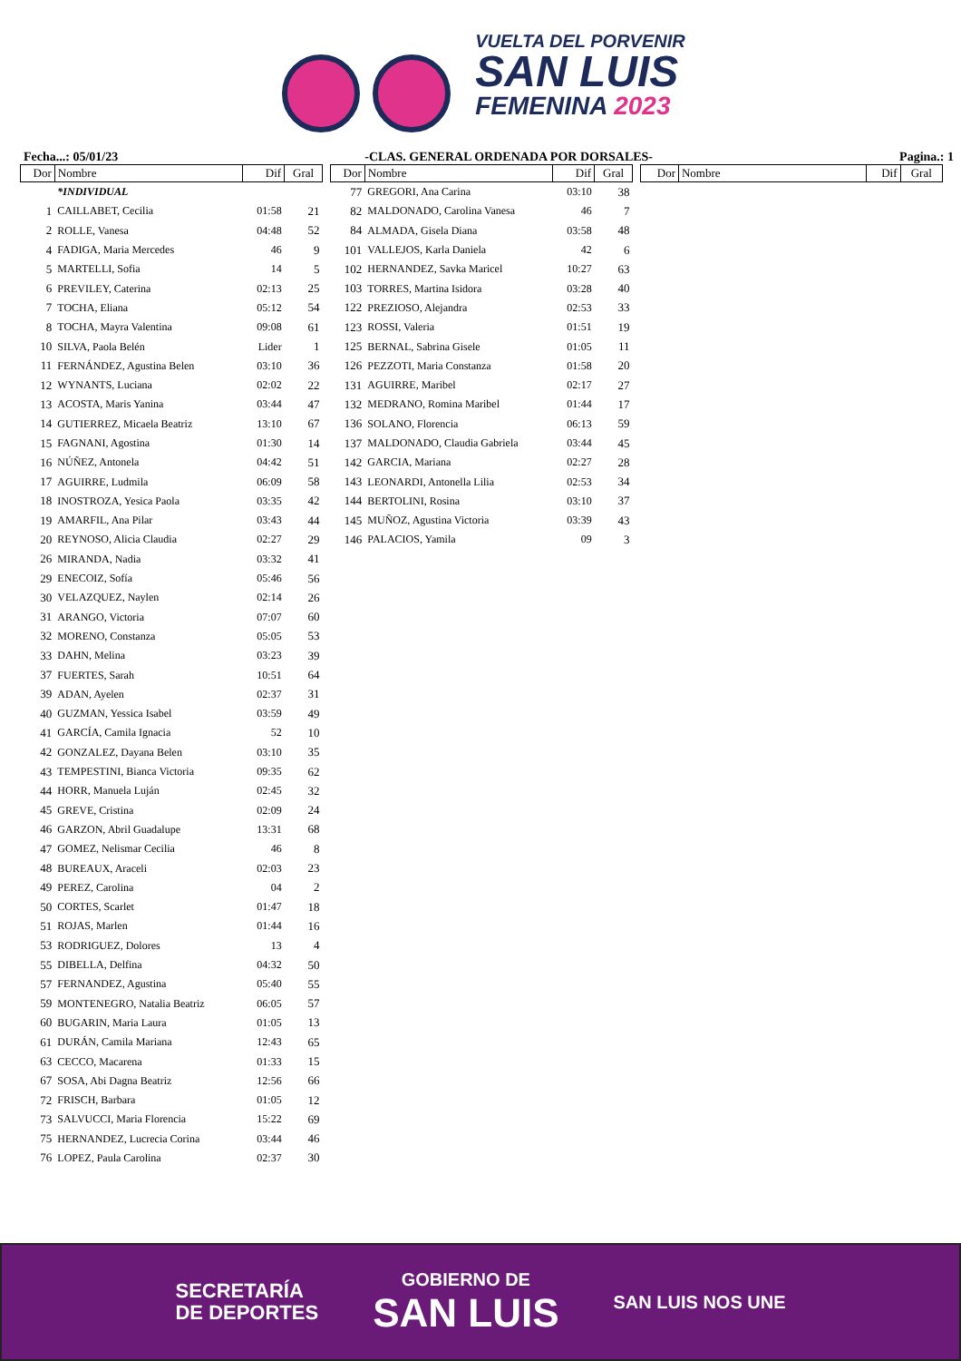VUELTA DEL PORVENIR
SAN LUIS
FEMENINA 2023
Fecha...: 05/01/23 -CLAS. GENERAL ORDENADA POR DORSALES- Pagina.: 1
| Dor | Nombre | Dif | Gral |
| --- | --- | --- | --- |
| | *INDIVIDUAL | | |
| 1 | CAILLABET, Cecilia | 01:58 | 21 |
| 2 | ROLLE, Vanesa | 04:48 | 52 |
| 4 | FADIGA, Maria Mercedes | 46 | 9 |
| 5 | MARTELLI, Sofia | 14 | 5 |
| 6 | PREVILEY, Caterina | 02:13 | 25 |
| 7 | TOCHA, Eliana | 05:12 | 54 |
| 8 | TOCHA, Mayra Valentina | 09:08 | 61 |
| 10 | SILVA, Paola Belén | Lider | 1 |
| 11 | FERNÁNDEZ, Agustina Belen | 03:10 | 36 |
| 12 | WYNANTS, Luciana | 02:02 | 22 |
| 13 | ACOSTA, Maris Yanina | 03:44 | 47 |
| 14 | GUTIERREZ, Micaela Beatriz | 13:10 | 67 |
| 15 | FAGNANI, Agostina | 01:30 | 14 |
| 16 | NÚÑEZ, Antonela | 04:42 | 51 |
| 17 | AGUIRRE, Ludmila | 06:09 | 58 |
| 18 | INOSTROZA, Yesica Paola | 03:35 | 42 |
| 19 | AMARFIL, Ana Pilar | 03:43 | 44 |
| 20 | REYNOSO, Alicia Claudia | 02:27 | 29 |
| 26 | MIRANDA, Nadia | 03:32 | 41 |
| 29 | ENECOIZ, Sofía | 05:46 | 56 |
| 30 | VELAZQUEZ, Naylen | 02:14 | 26 |
| 31 | ARANGO, Victoria | 07:07 | 60 |
| 32 | MORENO, Constanza | 05:05 | 53 |
| 33 | DAHN, Melina | 03:23 | 39 |
| 37 | FUERTES, Sarah | 10:51 | 64 |
| 39 | ADAN, Ayelen | 02:37 | 31 |
| 40 | GUZMAN, Yessica Isabel | 03:59 | 49 |
| 41 | GARCÍA, Camila Ignacia | 52 | 10 |
| 42 | GONZALEZ, Dayana Belen | 03:10 | 35 |
| 43 | TEMPESTINI, Bianca Victoria | 09:35 | 62 |
| 44 | HORR, Manuela Luján | 02:45 | 32 |
| 45 | GREVE, Cristina | 02:09 | 24 |
| 46 | GARZON, Abril Guadalupe | 13:31 | 68 |
| 47 | GOMEZ, Nelismar Cecilia | 46 | 8 |
| 48 | BUREAUX, Araceli | 02:03 | 23 |
| 49 | PEREZ, Carolina | 04 | 2 |
| 50 | CORTES, Scarlet | 01:47 | 18 |
| 51 | ROJAS, Marlen | 01:44 | 16 |
| 53 | RODRIGUEZ, Dolores | 13 | 4 |
| 55 | DIBELLA, Delfina | 04:32 | 50 |
| 57 | FERNANDEZ, Agustina | 05:40 | 55 |
| 59 | MONTENEGRO, Natalia Beatriz | 06:05 | 57 |
| 60 | BUGARIN, Maria Laura | 01:05 | 13 |
| 61 | DURÁN, Camila Mariana | 12:43 | 65 |
| 63 | CECCO, Macarena | 01:33 | 15 |
| 67 | SOSA, Abi Dagna Beatriz | 12:56 | 66 |
| 72 | FRISCH, Barbara | 01:05 | 12 |
| 73 | SALVUCCI, Maria Florencia | 15:22 | 69 |
| 75 | HERNANDEZ, Lucrecia Corina | 03:44 | 46 |
| 76 | LOPEZ, Paula Carolina | 02:37 | 30 |
| Dor | Nombre | Dif | Gral |
| --- | --- | --- | --- |
| 77 | GREGORI, Ana Carina | 03:10 | 38 |
| 82 | MALDONADO, Carolina Vanesa | 46 | 7 |
| 84 | ALMADA, Gisela Diana | 03:58 | 48 |
| 101 | VALLEJOS, Karla Daniela | 42 | 6 |
| 102 | HERNANDEZ, Savka Maricel | 10:27 | 63 |
| 103 | TORRES, Martina Isidora | 03:28 | 40 |
| 122 | PREZIOSO, Alejandra | 02:53 | 33 |
| 123 | ROSSI, Valeria | 01:51 | 19 |
| 125 | BERNAL, Sabrina Gisele | 01:05 | 11 |
| 126 | PEZZOTI, Maria Constanza | 01:58 | 20 |
| 131 | AGUIRRE, Maribel | 02:17 | 27 |
| 132 | MEDRANO, Romina Maribel | 01:44 | 17 |
| 136 | SOLANO, Florencia | 06:13 | 59 |
| 137 | MALDONADO, Claudia Gabriela | 03:44 | 45 |
| 142 | GARCIA, Mariana | 02:27 | 28 |
| 143 | LEONARDI, Antonella Lilia | 02:53 | 34 |
| 144 | BERTOLINI, Rosina | 03:10 | 37 |
| 145 | MUÑOZ, Agustina Victoria | 03:39 | 43 |
| 146 | PALACIOS, Yamila | 09 | 3 |
| Dor | Nombre | Dif | Gral |
| --- | --- | --- | --- |
SECRETARÍA
DE DEPORTES
GOBIERNO DE
SAN LUIS
SAN LUIS NOS UNE